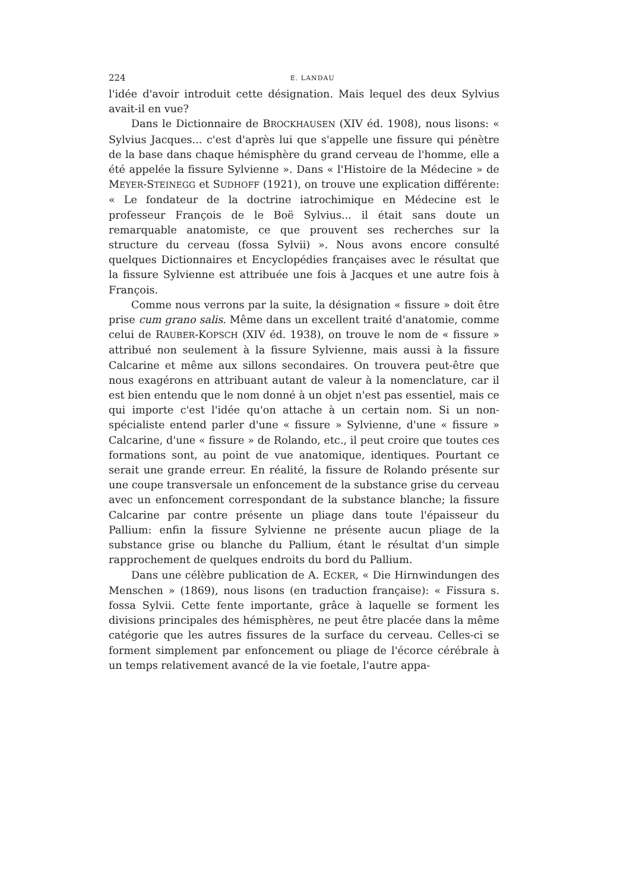224 E. LANDAU
l'idée d'avoir introduit cette désignation. Mais lequel des deux Sylvius avait-il en vue?
Dans le Dictionnaire de BROCKHAUSEN (XIV éd. 1908), nous lisons: « Sylvius Jacques... c'est d'après lui que s'appelle une fissure qui pénètre de la base dans chaque hémisphère du grand cerveau de l'homme, elle a été appelée la fissure Sylvienne ». Dans « l'Histoire de la Médecine » de MEYER-STEINEGG et SUDHOFF (1921), on trouve une explication différente: « Le fondateur de la doctrine iatrochimique en Médecine est le professeur François de le Boë Sylvius... il était sans doute un remarquable anatomiste, ce que prouvent ses recherches sur la structure du cerveau (fossa Sylvii) ». Nous avons encore consulté quelques Dictionnaires et Encyclopédies françaises avec le résultat que la fissure Sylvienne est attribuée une fois à Jacques et une autre fois à François.
Comme nous verrons par la suite, la désignation « fissure » doit être prise cum grano salis. Même dans un excellent traité d'anatomie, comme celui de RAUBER-KOPSCH (XIV éd. 1938), on trouve le nom de « fissure » attribué non seulement à la fissure Sylvienne, mais aussi à la fissure Calcarine et même aux sillons secondaires. On trouvera peut-être que nous exagérons en attribuant autant de valeur à la nomenclature, car il est bien entendu que le nom donné à un objet n'est pas essentiel, mais ce qui importe c'est l'idée qu'on attache à un certain nom. Si un non-spécialiste entend parler d'une « fissure » Sylvienne, d'une « fissure » Calcarine, d'une « fissure » de Rolando, etc., il peut croire que toutes ces formations sont, au point de vue anatomique, identiques. Pourtant ce serait une grande erreur. En réalité, la fissure de Rolando présente sur une coupe transversale un enfoncement de la substance grise du cerveau avec un enfoncement correspondant de la substance blanche; la fissure Calcarine par contre présente un pliage dans toute l'épaisseur du Pallium: enfin la fissure Sylvienne ne présente aucun pliage de la substance grise ou blanche du Pallium, étant le résultat d'un simple rapprochement de quelques endroits du bord du Pallium.
Dans une célèbre publication de A. ECKER, « Die Hirnwindungen des Menschen » (1869), nous lisons (en traduction française): « Fissura s. fossa Sylvii. Cette fente importante, grâce à laquelle se forment les divisions principales des hémisphères, ne peut être placée dans la même catégorie que les autres fissures de la surface du cerveau. Celles-ci se forment simplement par enfoncement ou pliage de l'écorce cérébrale à un temps relativement avancé de la vie foetale, l'autre appa-